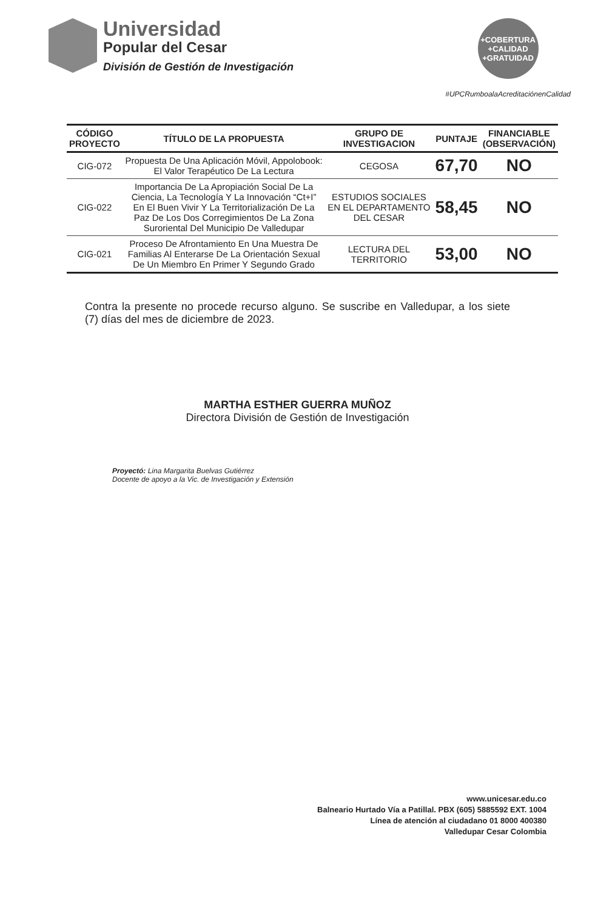Universidad
Popular del Cesar
División de Gestión de Investigación
+COBERTURA
+CALIDAD
+GRATUIDAD
#UPCRumboalaAcreditaciónenCalidad
| CÓDIGO PROYECTO | TÍTULO DE LA PROPUESTA | GRUPO DE INVESTIGACION | PUNTAJE | FINANCIABLE (OBSERVACIÓN) |
| --- | --- | --- | --- | --- |
| CIG-072 | Propuesta De Una Aplicación Móvil, Appolobook: El Valor Terapéutico De La Lectura | CEGOSA | 67,70 | NO |
| CIG-022 | Importancia De La Apropiación Social De La Ciencia, La Tecnología Y La Innovación “Ct+I” En El Buen Vivir Y La Territorialización De La Paz De Los Dos Corregimientos De La Zona Suroriental Del Municipio De Valledupar | ESTUDIOS SOCIALES EN EL DEPARTAMENTO DEL CESAR | 58,45 | NO |
| CIG-021 | Proceso De Afrontamiento En Una Muestra De Familias Al Enterarse De La Orientación Sexual De Un Miembro En Primer Y Segundo Grado | LECTURA DEL TERRITORIO | 53,00 | NO |
Contra la presente no procede recurso alguno. Se suscribe en Valledupar, a los siete (7) días del mes de diciembre de 2023.
MARTHA ESTHER GUERRA MUÑOZ
Directora División de Gestión de Investigación
Proyectó: Lina Margarita Buelvas Gutiérrez
Docente de apoyo a la Vic. de Investigación y Extensión
www.unicesar.edu.co
Balneario Hurtado Vía a Patillal. PBX (605) 5885592 EXT. 1004
Línea de atención al ciudadano 01 8000 400380
Valledupar Cesar Colombia